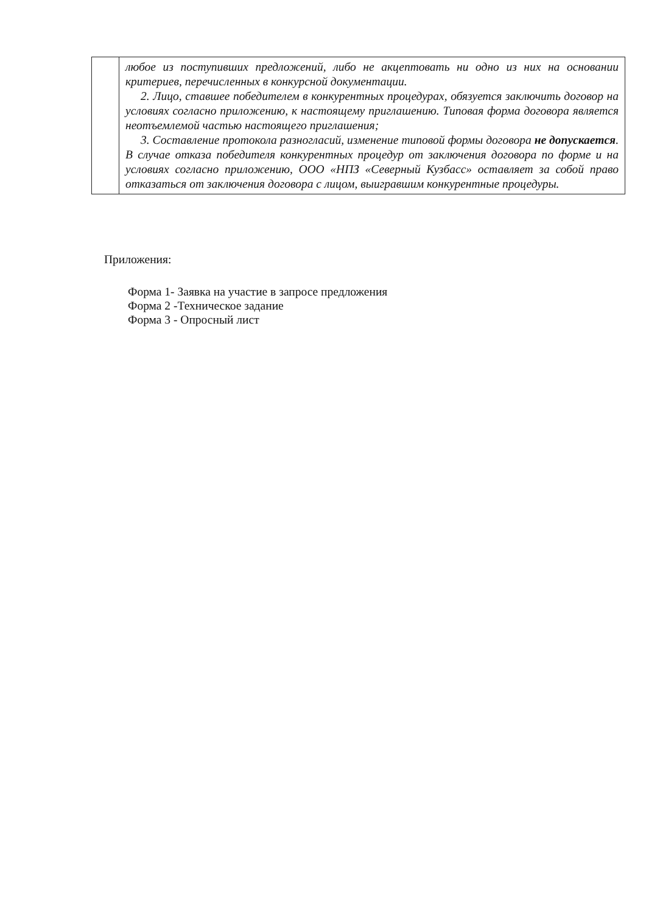| | любое из поступивших предложений, либо не акцептовать ни одно из них на основании критериев, перечисленных в конкурсной документации. 2. Лицо, ставшее победителем в конкурентных процедурах, обязуется заключить договор на условиях согласно приложению, к настоящему приглашению. Типовая форма договора является неотъемлемой частью настоящего приглашения; 3. Составление протокола разногласий, изменение типовой формы договора не допускается . В случае отказа победителя конкурентных процедур от заключения договора по форме и на условиях согласно приложению, ООО «НПЗ «Северный Кузбасс» оставляет за собой право отказаться от заключения договора с лицом, выигравшим конкурентные процедуры. |
Приложения:
Форма 1- Заявка на участие в запросе предложения
Форма 2 -Техническое задание
Форма 3 - Опросный лист